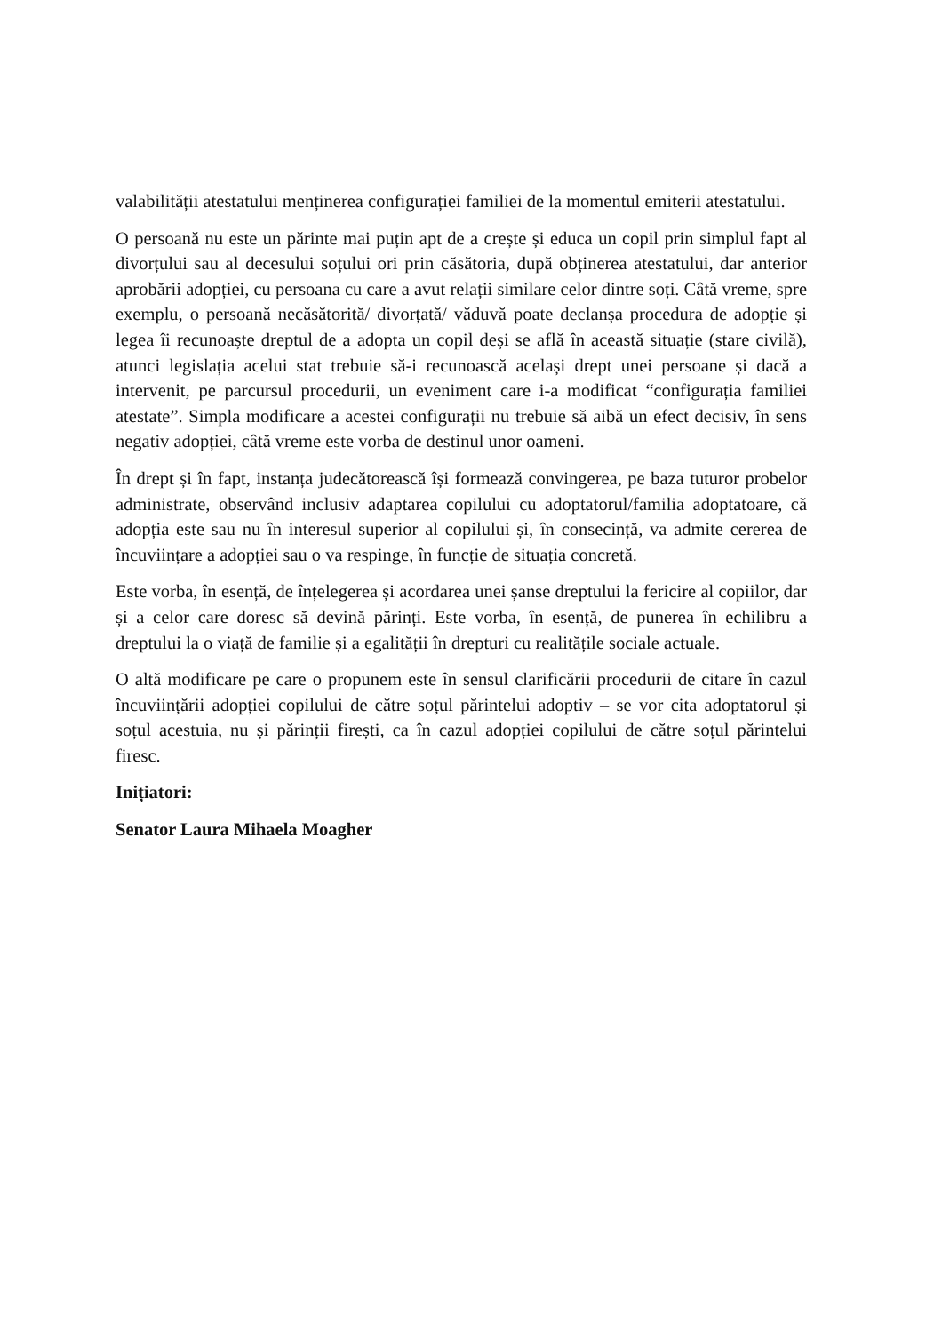valabilității atestatului menținerea configurației familiei de la momentul emiterii atestatului.
O persoană nu este un părinte mai puțin apt de a crește și educa un copil prin simplul fapt al divorțului sau al decesului soțului ori prin căsătoria, după obținerea atestatului, dar anterior aprobării adopției, cu persoana cu care a avut relații similare celor dintre soți. Câtă vreme, spre exemplu, o persoană necăsătorită/ divorțată/ văduvă poate declanșa procedura de adopție și legea îi recunoaște dreptul de a adopta un copil deși se află în această situație (stare civilă), atunci legislația acelui stat trebuie să-i recunoască același drept unei persoane și dacă a intervenit, pe parcursul procedurii, un eveniment care i-a modificat “configurația familiei atestate”. Simpla modificare a acestei configurații nu trebuie să aibă un efect decisiv, în sens negativ adopției, câtă vreme este vorba de destinul unor oameni.
În drept și în fapt, instanța judecătorească își formează convingerea, pe baza tuturor probelor administrate, observând inclusiv adaptarea copilului cu adoptatorul/familia adoptatoare, că adopția este sau nu în interesul superior al copilului și, în consecință, va admite cererea de încuviințare a adopției sau o va respinge, în funcție de situația concretă.
Este vorba, în esență, de înțelegerea și acordarea unei șanse dreptului la fericire al copiilor, dar și a celor care doresc să devină părinți. Este vorba, în esență, de punerea în echilibru a dreptului la o viață de familie și a egalității în drepturi cu realitățile sociale actuale.
O altă modificare pe care o propunem este în sensul clarificării procedurii de citare în cazul încuviințării adopției copilului de către soțul părintelui adoptiv – se vor cita adoptatorul și soțul acestuia, nu și părinții firești, ca în cazul adopției copilului de către soțul părintelui firesc.
Inițiatori:
Senator Laura Mihaela Moagher